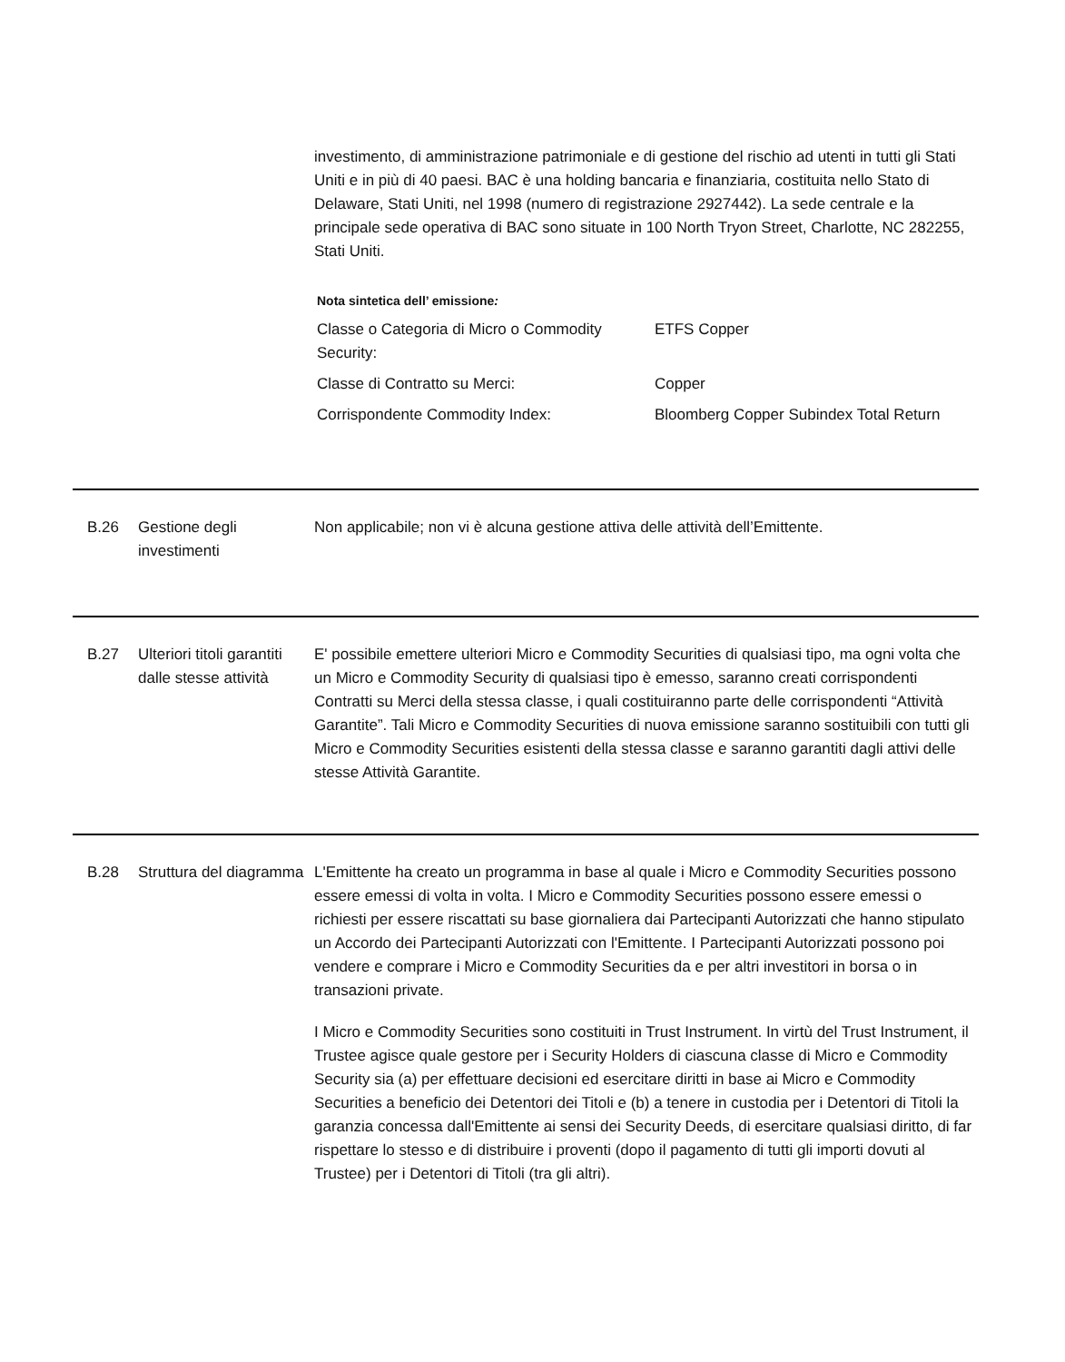investimento, di amministrazione patrimoniale e di gestione del rischio ad utenti in tutti gli Stati Uniti e in più di 40 paesi. BAC è una holding bancaria e finanziaria, costituita nello Stato di Delaware, Stati Uniti, nel 1998 (numero di registrazione 2927442). La sede centrale e la principale sede operativa di BAC sono situate in 100 North Tryon Street, Charlotte, NC 282255, Stati Uniti.
Nota sintetica dell’ emissione:
| Classe o Categoria di Micro o Commodity Security: | ETFS Copper |
| Classe di Contratto su Merci: | Copper |
| Corrispondente Commodity Index: | Bloomberg Copper Subindex Total Return |
B.26 Gestione degli investimenti
Non applicabile; non vi è alcuna gestione attiva delle attività dell’Emittente.
B.27 Ulteriori titoli garantiti dalle stesse attività
E' possibile emettere ulteriori Micro e Commodity Securities di qualsiasi tipo, ma ogni volta che un Micro e Commodity Security di qualsiasi tipo è emesso, saranno creati corrispondenti Contratti su Merci della stessa classe, i quali costituiranno parte delle corrispondenti “Attività Garantite”. Tali Micro e Commodity Securities di nuova emissione saranno sostituibili con tutti gli Micro e Commodity Securities esistenti della stessa classe e saranno garantiti dagli attivi delle stesse Attività Garantite.
B.28 Struttura del diagramma
L'Emittente ha creato un programma in base al quale i Micro e Commodity Securities possono essere emessi di volta in volta. I Micro e Commodity Securities possono essere emessi o richiesti per essere riscattati su base giornaliera dai Partecipanti Autorizzati che hanno stipulato un Accordo dei Partecipanti Autorizzati con l'Emittente. I Partecipanti Autorizzati possono poi vendere e comprare i Micro e Commodity Securities da e per altri investitori in borsa o in transazioni private.
I Micro e Commodity Securities sono costituiti in Trust Instrument. In virtù del Trust Instrument, il Trustee agisce quale gestore per i Security Holders di ciascuna classe di Micro e Commodity Security sia (a) per effettuare decisioni ed esercitare diritti in base ai Micro e Commodity Securities a beneficio dei Detentori dei Titoli e (b) a tenere in custodia per i Detentori di Titoli la garanzia concessa dall'Emittente ai sensi dei Security Deeds, di esercitare qualsiasi diritto, di far rispettare lo stesso e di distribuire i proventi (dopo il pagamento di tutti gli importi dovuti al Trustee) per i Detentori di Titoli (tra gli altri).